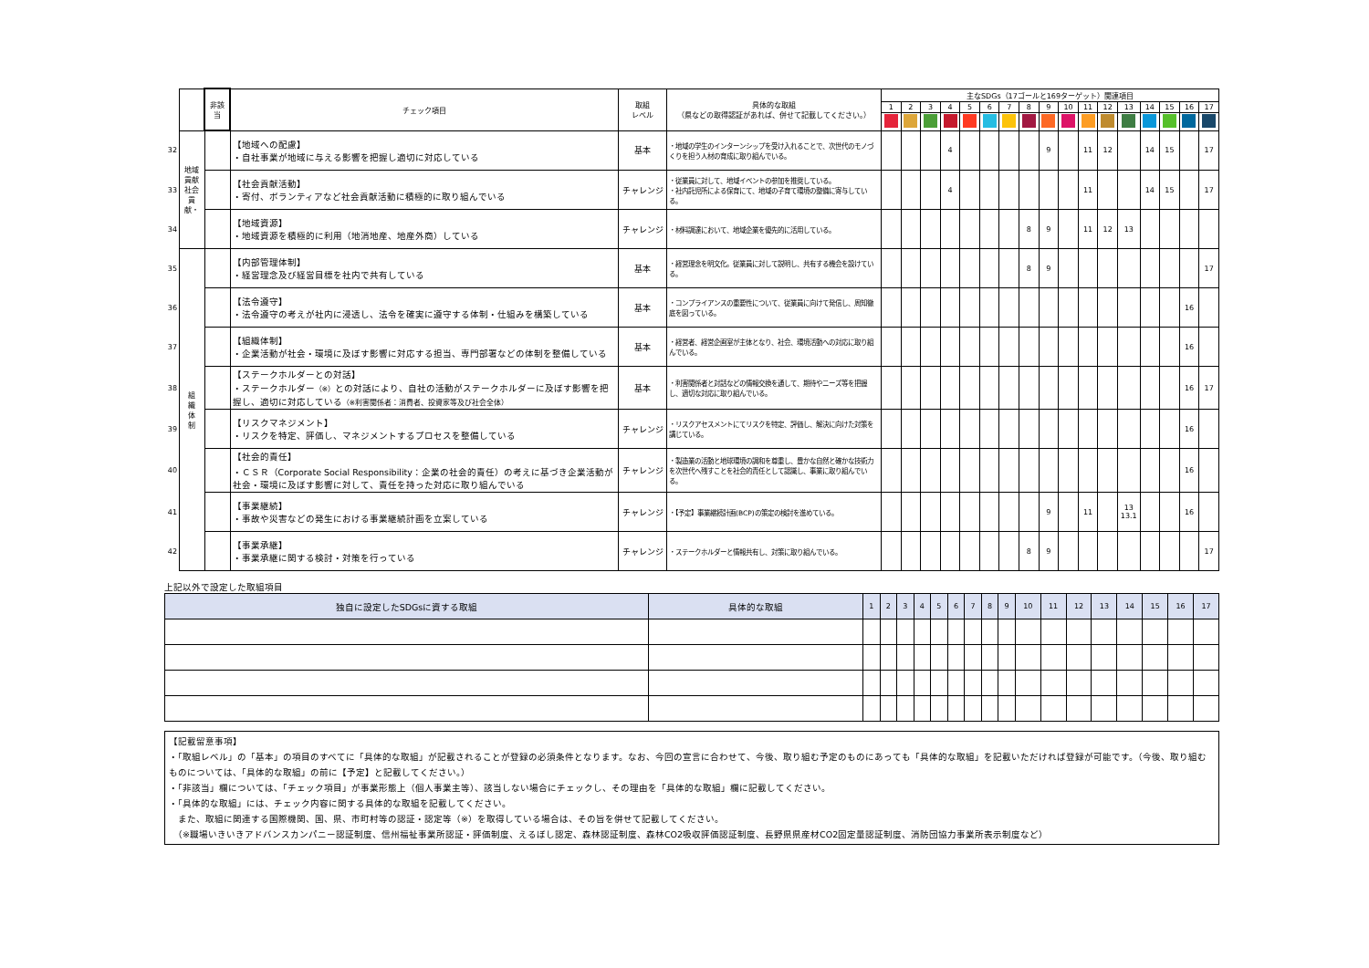| | | 非該当 | チェック項目 | 取組 レベル | 具体的な取組 （県などの取得認証があれば、併せて記載してください。） | 主なSDGs（17ゴールと169ターゲット）関連項目 | | | | | | | | | | | | | | | | |
| | | | | | | 1 | 2 | 3 | 4 | 5 | 6 | 7 | 8 | 9 | 10 | 11 | 12 | 13 | 14 | 15 | 16 | 17 |
| 32 | 地域貢献 社会貢献・ | | 【地域への配慮】 ・自社事業が地域に与える影響を把握し適切に対応している | 基本 | ・地域の学生のインターンシップを受け入れることで、次世代のモノづくりを担う人材の育成に取り組んでいる。 | | | | 4 | | | | | 9 | | 11 | 12 | | 14 | 15 | | 17 |
| 33 | | | 【社会貢献活動】 ・寄付、ボランティアなど社会貢献活動に積極的に取り組んでいる | チャレンジ | ・従業員に対して、地域イベントの参加を推奨している。 ・社内託児所による保育にて、地域の子育て環境の整備に寄与している。 | | | | 4 | | | | | | | 11 | | | 14 | 15 | | 17 |
| 34 | | | 【地域資源】 ・地域資源を積極的に利用（地消地産、地産外商）している | チャレンジ | ・材料調達において、地域企業を優先的に活用している。 | | | | | | | | 8 | 9 | | 11 | 12 | 13 | | | | |
| 35 | 組 織 体 制 | | 【内部管理体制】 ・経営理念及び経営目標を社内で共有している | 基本 | ・経営理念を明文化。従業員に対して説明し、共有する機会を設けている。 | | | | | | | | 8 | 9 | | | | | | | | 17 |
| 36 | | | 【法令遵守】 ・法令遵守の考えが社内に浸透し、法令を確実に遵守する体制・仕組みを構築している | 基本 | ・コンプライアンスの重要性について、従業員に向けて発信し、周知徹底を図っている。 | | | | | | | | | | | | | | | | 16 | |
| 37 | | | 【組織体制】 ・企業活動が社会・環境に及ぼす影響に対応する担当、専門部署などの体制を整備している | 基本 | ・経営者、経営企画室が主体となり、社会、環境活動への対応に取り組んでいる。 | | | | | | | | | | | | | | | | 16 | |
| 38 | | | 【ステークホルダーとの対話】 ・ステークホルダー （※） との対話により、自社の活動がステークホルダーに及ぼす影響を把握し、適切に対応している （※利害関係者：消費者、投資家等及び社会全体） | 基本 | ・利害関係者と対話などの情報交換を通して、期待やニーズ等を把握し、適切な対応に取り組んでいる。 | | | | | | | | | | | | | | | | 16 | 17 |
| 39 | | | 【リスクマネジメント】 ・リスクを特定、評価し、マネジメントするプロセスを整備している | チャレンジ | ・リスクアセスメントにてリスクを特定、評価し、解決に向けた対策を講じている。 | | | | | | | | | | | | | | | | 16 | |
| 40 | | | 【社会的責任】 ・ＣＳＲ（Corporate Social Responsibility：企業の社会的責任）の考えに基づき企業活動が社会・環境に及ぼす影響に対して、責任を持った対応に取り組んでいる | チャレンジ | ・製造業の活動と地球環境の調和を尊重し、豊かな自然と確かな技術力を次世代へ残すことを社会的責任として認識し、事業に取り組んでいる。 | | | | | | | | | | | | | | | | 16 | |
| 41 | | | 【事業継続】 ・事故や災害などの発生における事業継続計画を立案している | チャレンジ | ・【予定】事業継続計画(BCP)の策定の検討を進めている。 | | | | | | | | | 9 | | 11 | | 13 13.1 | | | 16 | |
| 42 | | | 【事業承継】 ・事業承継に関する検討・対策を行っている | チャレンジ | ・ステークホルダーと情報共有し、対策に取り組んでいる。 | | | | | | | | 8 | 9 | | | | | | | | 17 |
上記以外で設定した取組項目
| 独自に設定したSDGsに資する取組 | 具体的な取組 | 1 | 2 | 3 | 4 | 5 | 6 | 7 | 8 | 9 | 10 | 11 | 12 | 13 | 14 | 15 | 16 | 17 |
【記載留意事項】
・「取組レベル」の「基本」の項目のすべてに「具体的な取組」が記載されることが登録の必須条件となります。なお、今回の宣言に合わせて、今後、取り組む予定のものにあっても「具体的な取組」を記載いただければ登録が可能です。（今後、取り組むものについては、「具体的な取組」の前に【予定】と記載してください。）
・「非該当」欄については、「チェック項目」が事業形態上（個人事業主等）、該当しない場合にチェックし、その理由を「具体的な取組」欄に記載してください。
・「具体的な取組」には、チェック内容に関する具体的な取組を記載してください。
　また、取組に関連する国際機関、国、県、市町村等の認証・認定等（※）を取得している場合は、その旨を併せて記載してください。
　（※職場いきいきアドバンスカンパニー認証制度、信州福祉事業所認証・評価制度、えるぼし認定、森林認証制度、森林CO2吸収評価認証制度、長野県県産材CO2固定量認証制度、消防団協力事業所表示制度など）